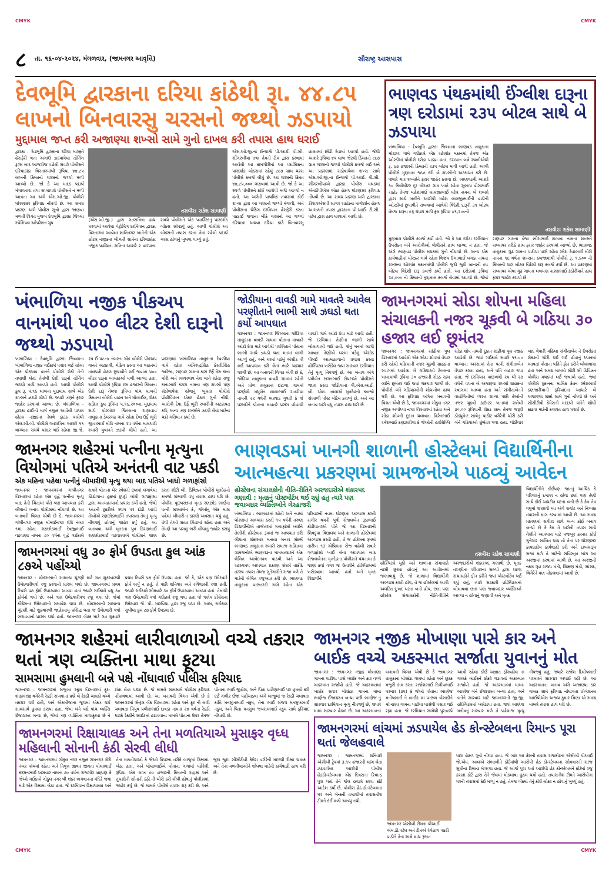CMYK CMYK
૮ તા. ૧૬-૦૪-૨૦૨૪, મંગળવાર, (જામનગર આવૃત્તિ) સૌરાષ્ટ્ર આસપાસ
દેવભૂમિ દ્વારકાના દરિયા કાંઠેથી રૂા. ૪૪.૮૫ લાખનો બિનવારસુ ચરસનો જથ્થો ઝડપાયો
મુદ્દામાલ જપ્ત કરી અજાણ્યા શખ્સો સામે ગુનો દાખલ કરી તપાસ હાથ ધરાઈ
દ્વારકા : દેવભૂમિ દ્વારકાના દરિયા મારફતે હેરાફેરી થતા અગાઉ ઝડપાયેલા તોતિંગ ડ્રગ્સ બાદ આજરોજ વહેલી સવારે પોલીસને દરિયાકાંઠા વિસ્તારમાંથી રૂપિયા ૪૪.૮૫ લાખની કિંમતનો ચરસનો જથ્થો મળી આવ્યો છે. જો કે આ માદક પદાર્થ મંગાવનારા તથા સપ્લાયરો પોલીસને ન મળી આવતા આ અંગે એસ.ઓ.જી. પોલીસે ધોરણસર ફરિયાદ નોંધવી છે. આ સમગ્ર પ્રકરણ અંગે પોલીસ સૂત્રો દ્વારા જાણવા મળતી વિગત મુજબ દેવભૂમિ દ્વારકા જિલ્લા સ્પેશિયલ ઓપરેશન ગ્રુપ
તસવીર: રાકેશ સામાણી
(એસ.ઓ.જી.) દ્વારા ગતરાત્રિના હાથ ધરવામાં આવેલા પેટ્રોલિંગ દરમિયાન દ્વારકા વિસ્તારમાં આવેલા શાંતિનગર ખાતેની એક હોટલ નજીકના બીચની સામેના દરિયાકાંઠા નજીક પહોંચતા રાત્રિના આશરે ૨ વાગ્યાના સમયે પોલીસને એક પ્લાસ્ટિકનું પારદર્શક બોક્સ સાંપડ્યું હતું. આથી પોલીસે આ બોક્સની તપાસ કરતા તેમાં રહેલો પદાર્થ ચરસ હોવાનું ખુલવા પામ્યું હતું.
એસ.ઓ.જી.ના ઈન્ચાર્જ પી.આઈ. પી.સી. સીંગરખીયા તથા તેમની ટીમ દ્વારા કરવામાં આવેલી આ કામગીરીમાં આ પ્લાસ્ટિકના પારદર્શક બોક્સમાં રહેલું ૮૯૭ ગ્રામ ચરસ પોલીસે કબજે લીધું છે. આ ચરસની કિંમત ૪૪,૮૫,૦૦૦ ગણવામાં આવી છે. જો કે આ સ્થળે પોલીસને કોઈ આરોપી મળી આવ્યો ન હતો. આ અંગેની પ્રાથમિક તપાસમાં કોઈ શખ્સ દ્વારા આ ચરસનો જથ્થો મંગાવી, અને પોલીસના ચેકિંગ દરમિયાન હેરાફેરી કરતા પકડાઈ જવાના બીકે ચરસનો આ જથ્થો દરિયામાં અથવા દરિયા કાંઠે બિનવારસુ હાલતમાં છોડી દેવામાં આવ્યો હતો. જેથી આશરે રૂપિયા ૪૫ લાખ જેટલી કિંમતનો ૮૯૭ ગ્રામ ચરસનો જથ્થો પોલીસે કબજે લઈ અને આ પ્રકરણમાં સંડોવાયેલા શખ્સ સામે એસ.ઓ.જી.ના ઈન્ચાર્જ પી.આઈ. પી.સી. સીંગરખીયાએ દ્વારકા પોલીસ મથકમાં એનડીપીએસ એક્ટ હેઠળ ધોરણસર ફરિયાદ નોંધવી છે. આ સમગ્ર પ્રકરણ અંગે દ્વારકાના ડીવાયએસપી સાગર રાઠોડના માર્ગદર્શન હેઠળ આગળની તપાસ દ્વારકાના પી.આઈ. ટી.સી. પટેલ દ્વારા હાથ ધરવામાં આવી છે.
ભાણવડ પંથકમાંથી ઈંગ્લીશ દારૂના ત્રણ દરોડામાં ૨૩૫ બોટલ સાથે બે ઝડપાયા
ખંભાળિયા : દેવભૂમિ દ્વારકા જિલ્લાના ભાણવડ તાલુકાના મોરઝર ગામે ગઈકાલે એક રહેણાંક મકાનમાં તેમજ એક ઓરડીમાં પોલીસે દરોડા પાડ્યા હતા. દરમ્યાન બન્ને સ્થળોએથી રૂ. ૯૭ હજારની કિંમતની ૨૩૫ બોટલ મળી આવી હતી. આથી પોલીસે મુદ્દામાલ જપ્ત કરી બે શખ્સોની અટકાયત કરી છે. જ્યારે ચાર શખ્સોને ફરાર જાહેર કરાયા છે. ભાણવડથી આશરે ૧૦ કિલોમીટર દૂર મોરઝર ગામ ખાતે રહેતા સુભાષ વીરાભાઈ રાઠોડ તેમજ મહેશભાઈ લાલજીભાઈ પટેલ નામના બે શખ્સો દ્વારા સાથે મળીને આરોપી મહેશ લાલજીભાઈની વાડીની ઓરડીમાં છુપાવીને રાખવામાં આવેલી વિદેશી દારૂની ૩૧ બોટલ તેમજ દારૂના ૯૬ ચપટા મળી કુલ રૂપિયા ૪૧,૨૦૦નો
તસવીર: રાકેશ સામાણી
મુદ્દામાલ પોલીસે કબજે કર્યો હતો. જો કે આ દરોડા દરમિયાન ઉપરોક્ત બંને આરોપીઓ પોલીસને હાથ લાગ્યા ન હતા. જે અંગે ભાણવડ પોલીસ મથકમાં ગુનો નોંધાયો છે. અન્ય એક કાર્યવાહીમાં મોરઝર ગામે રહેતા વિજય ઉગાભાઈ બગડા નામના શખ્સના રહેણાંક મકાનમાંથી પોલીસે જુદી જુદી બ્રાન્ડની ૯૫ બોટલ વિદેશી દારૂ કબજે કર્યો હતો. આ દરોડામાં રૂપિયા ૨૯,૦૦૦ ની કિંમતનો મુદ્દામાલ કબજે લેવામાં આવ્યો છે. જેમાં રાણપર ગામના વેજા ભોરાભાઈ શામળા નામના શખ્સને સપ્લાયર તરીકે હાલ ફરાર જાહેર કરવામાં આવ્યો છે. ભાણવડ તાલુકાના ગુઢ ગામના પાટીયા પાસે રહેતા રમેશ દેવાભાઈ મોરી નામના ૧૯ વર્ષના શખ્સના કબજામાંથી પોલીસે રૂ. ૧,૬૦૦ ની કિંમતની ચાર બોટલ વિદેશી દારૂ કબજે કર્યો છે. આ પ્રકરણમાં સપ્લાયર એવા ગુઢ ગામના લખમણ નારણભાઈ કંડોરીયાને હાલ ફરાર જાહેર કરાયો છે.
ખંભાળિયા નજીક પીકઅપ વાનમાંથી ૫૦૦ લીટર દેશી દારૂનો જથ્થો ઝડપાયો
ખંભાળિયા : દેવભૂમિ દ્વારકા જિલ્લાના ખંભાળિયા નજીક ગઈકાલે પસાર થઈ રહેલા એક પીકઅપ વાનને પોલીસે રોકી તેની તલાશી લેતાં તેમાંથી દેશી દારૂનો તોતિંગ જથ્થો મળી આવ્યો હતો. આથી પોલીસે કુલ રૂ. ૫.૧૬ લાખના મુદ્દામાલ સાથે એક શખ્સને ઝડપી લીધો છે. જ્યારે ત્રણને ફરાર જાહેર કરવામાં આવ્યા છે. ખંભાળિયા - દ્વારકા હાઈ-વે માર્ગ નજીક આવેલી પાયલ હોટલ નજીકના રેલવે ફાટક પાસેથી એલ.સી.બી. પોલીસે ગતરાત્રિના આશરે ૧૧ વાગ્યાના સમયે પસાર થઈ રહેલા જી.જે. ૨૫ ઈ ૫૮૮૪ નંબરના એક બોલેરો પીકઅપ વાનને અટકાવી, ચેકિંગ કરતા આ વાહનમાં તાલપત્રી હેઠળ છુપાવીને લઈ જવાતા ૫૦૦ લીટર દારૂના બાચકાઓ મળી આવ્યા હતા. આથી પોલીસે રૂપિયા દસ હજારની કિંમતના દેશી દારૂ તેમજ રૂપિયા પાંચ લાખની કિંમતના બોલેરો વાહન અને મોબાઈલ, રોકડ સહિત કુલ રૂપિયા ૫,૧૬,૨૦૦ના મુદ્દામાલ સાથે પોરબંદર જિલ્લાના રાણાવાવ તાલુકાના ડેલરગઢ ગામે રહેતા દેવા ઉર્ફે ભુરી જીવાભાઈ મોરી નામના ૨૫ વર્ષના માલધારી રબારી યુવાનને ઝડપી લીધો હતો. આ પ્રકરણમાં ખંભાળિયા તાલુકાના દેવળીયા ગામે રહેતા અનિરુદ્ધસિંહ કેસરીસિંહ જાડેજા, રાણપર ગામના કારા ઉર્ફે મેરુ કાના મોરી અને ભાવરવાવ નેશ ખાતે રહેતા રાજુ કાનાભાઈ કટારા નામના ત્રણ શખ્સો પણ સંડોવાયેલા હોવાનું ખુલતા પોલીસે પ્રોહીબિશન એક્ટ હેઠળ ગુનો નોંધી, આરોપી દેવા ઉર્ફે ભુરી રબારીની અટકાયત કરી, અન્ય ત્રણ શખ્સોને ઝડપી લેવા માટેના ચક્રો ગતિમાન કર્યા છે.
જોડીયાના વાવડી ગામે માવતરે આવેલ પરણીતાને ભાભી સાથે ઝઘડો થતા કર્યો આપઘાત
જામનગર : જામનગર જિલ્લાના જોડિયા તાલુકાના વાવડી ગામમાં પોતાના માવતરે આંટો દેવા માટે આવેલી પરણિતાને પોતાના ભાભી સાથે ઝઘડો થતાં મનમાં લાગી આવ્યું હતું, અને ઘરમાં પડેલું એસીડ પી લઈ આપઘાત કરી લેતાં ભારે ચકચાર જાગી છે. આ બનાવની વિગત એવી છે કે, જોડિયા તાલુકાના વાવડી ગામમાં રહેતી અને પ્રોળ તાલુકાના ઇટાળા ગામમાં પરણેલી મધુબેન લાલાભાઈ રાતડીયા નામની ૨૨ વર્ષની ભરવાડ યુવતી કે જે પરમદીને પોતાના માવતરે પ્રસંગ હોવાથી વાવડી ગામે આંટો દેવા માટે આવી હતી. જે દરમિયાન તેણીના ભાભી સાથે બોલાચાલી થઈ હતી. જેનું મનમાં લાગી આવતાં તેણીએ ઘરમાં પડેલું એસીડ પીલઈ આત્મહત્યાનો પ્રયાસ કરતા હોસ્પિટલ ખસેડેલ જ્યાં સારવાર દરમિયાન તેનું મૃત્યુ નિપજ્યું છે. આ બનાવ અંગે પમીબેન છગનભાઈ ટોયટાએ પોલીસને જાણ કરતા જોડીયાના પી.એસ.આઈ. બી. એલ. ઝાલાએ મૃતદેહનો કબજો સંભાળી પોસ્ટ મોર્ટમ કરાવ્યું છે, અને આ બનાવ અંગે વધુ તપાસ હાથ ધરી છે.
જામનગરમાં સોડા શોપના મહિલા સંચાલકની નજર ચૂકવી બે ગઠિયા ૩૦ હજાર લઈ છૂમંતર
જામનગર : જામનગરમાં સાંઢીયા પુલ વિસ્તારમાં આવેલી એક સોડા શોપમાં વેપાર કરી રહેલી મહિલાની નજર ચૂકવી ગ્રાહકના સ્વાંગમાં આવેલા બે ગઠિયાઓ ટેબલના ખાનામાંથી રૂપિયા ૩૦ હજારની રોકડ રકમ લઈને છૂમંતર થઈ જતાં ચકચાર જાગી છે. પોલીસે બંને ગઠિયાઓની શોધખોળ હાથ ધરી છે. આ ફરિયાદ અંગેના બનાવની વિગત એવી છે કે, જામનગરમાં ગોકુલ નગર નજીક અયોધ્યા નગર વિસ્તારમાં રહેતા અને સોડા શોપની દુકાન ચલાવતા હિરેનભાઈ રમેશભાઈ કણઝારીયા કે જેઓની હરસિધ્ધિ સોડા શોપ નામની દુકાન સાંઢીયા પૂલ નજીક આવેલી છે. જ્યાં ગઈકાલે સવારે ૧૧.૦૦ વાગ્યાના અરસામાં તેના પત્ની સંગીતાબેન વેપાર કરતા હતા, અને પતિ બહાર ગયા હતા. જે દરમિયાન પાછળથી ૨૫ થી ૨૭ વર્ષની વયના બે અજાણ્યા શખ્સો ગ્રાહકના સ્વાંગમાં આવ્યા હતા અને સંગીતાબેનને વાતોચિતોમાં વ્યસ્ત રાખ્યા પછી તેઓની નજર ચૂકવી કાઉન્ટર ખાનામાં રાખેલી ૩૦,૦૦ રૂપિયાની રોકડ રકમ તેમજ જરૂરી ડોક્યુમેન્ટ સાથેનું પાકીટ વગેરેની ચોરી કરી બંને ગઠિયાઓ છુંમંતર થયા હતા. થોડીવાર બાદ વેપારી મહિલા સંગીતાબેન ને ઉપરોક્ત રોકડની ચોરી થઈ ગઈ હોવાનું ધ્યાનમાં આવતાં પોતાના પતિને ફોન કરીને બોલાવાયા હતા અને સમગ્ર મામલો સીટી સી ડિવિઝન પોલીસ મથકમાં લઈ જવાયો હતો. જ્યાં પોલીસે દુકાનના માલિક કેતન રમેશભાઈ કણજારીયાની ફરિયાદના આધારે બે અજાણ્યા સક્ષો સામે ગુનો નોંધ્યો છે અને સીસીટીવી કેમેરાની મદદથી બંનેને શોધી કાઢવા માટેની કવાયત હાથ ધરાઈ છે.
જામનગર શહેરમાં પત્નીના મૃત્યુના વિયોગમાં પતિએ અનંતની વાટ પકડી
એક મહિના પહેલા પત્નીનું બીમારીથી મૃત્યુ થયા બાદ પતિએ ખાધો ગળાફાંસો
જામનગર : જામનગરમાં ગાંધીનગર વિસ્તારમાં રહેતા એક વૃદ્ધે પત્નીના મૃત્યુ બાદ તેની ચિંતામાં પોતે પણ આપઘાત કરી લીધાનો બનાવ પોલીસમાં નોંધાયો છે. આ બનાવની વિગત એવી છે કે, જામનગરમાં ગાંધીનગર નજીક મોમાઈનગર શેરી નંબર ૧માં રહેતા રણછોડભાઈ દેવજીભાઈ વઢવાણા નામના ૮૦ વર્ષના વૃદ્ધે ગઈકાલે સવારે પોતાના ઘેર રવેશની છતમાં લગાવેલા હિંડોળાના હુકમાં દુપટ્ટો બાંધી ગળાફાંસા દ્વારા આત્મહત્યાનો પ્રયાસ કર્યો હતો. જેથી ૧૦૮ની ટુકડીએ સ્થળ પર દોડી આવી તેઓએ રણછોડભાઈને તપાસતા તેમનું મૃત્યુ નીપજ્યું હોવાનું જાહેર કર્યું હતું. આ બનાવવા અંગે મૃતકના પુત્ર કિરણભાઈ રણછોડભાઈ વઢવાણાએ પોલીસને જાણ કરતાં સીટી બી. ડિવિઝન પોલીસે મૃતદેહનો કબજો સંભાળી વધુ તપાસ હાથ ધરી છે. પોલીસ પૂછપરછમાં મૃતક રણછોડ ભાઈના પત્ની સરલાબેન કે, જેઓનું એક માસ પહેલાં બીમારીના કારણે અવસાન થયું હતું. તેથી તેઓ સતત ચિંતામાં રહેતા હતા અને તેમણે આ પગલું ભરી લીધાનું જાહેર કરાયું છે.
જામનગરમાં વધુ ૩૦ ફોર્મ ઉપડતા કુલ આંક ૮૭એ પહોંચ્યો
જામનગર : લોકસભાની સામાન્ય ચૂંટણી માટે ગત શુકરવારથી ઉમેદવારીપત્રો રજુ કરવાનો પ્રારંભ થયો છે. જામનગરમાં પ્રથમ દિવસે ૫૭ ફોર્મ ઉપાડવામાં આવ્યા હતાં જ્યારે ગઈકાલે વધુ ૩૦ ફોર્મનો થયો છે. અને ત્રણ ઉમેદવારીપત્ર રજૂ થયા છે. જેમાં કોંગ્રેસના ઉમેદવારનો સમાવેશ થાય છે. લોકસભાની સામાન્ય ચૂંટણી માટે શુક્રવારથી જાહેરનામુ પ્રસિદ્ધ થતા જ ઉમેદવારી પત્રો ભરાવવાનો પ્રારંભ થયો હતો. જામનગર બેઠક માટે ગત શુક્રવારે પ્રથમ દિવસે ૫૭ ફોર્મ ઉપડ્યા હતાં. જો કે, એક પણ ઉમેદવારે ફોર્મ ભર્યું ન હતું. તે પછી શનિવાર અને રવિવારની રજા હતી. જ્યારે ગઈકાલે સોમવારે ૩૦ ફોર્મ ઉપાડવામાં આવ્યા હતાં. તેમાંથી ત્રણ ઉમેદવારી પત્રો ગઈકાલે રજૂ થયા હતા જે ત્રણેય કોંગ્રેસના ઉમેદવાર જે. પી. મારવિયા દ્વારા રજુ થયા છે. આમ, ગઈકાલ સુધીમા કુલ ૮૭ ફોર્મ ઉપડ્યા છે.
ભાણવડમાં ખાનગી શાળાની હોસ્ટેલમાં વિદ્યાર્થિનીના આત્મહત્યા પ્રકરણમાં ગ્રામજનોએ પાઠવ્યું આવેદન
હોસ્ટેલના સંચાલકોની નીતિ-રીતિને અરજદારોએ શંકાસ્પદ ગણાવી : મૃતકનું પોસ્ટમોર્ટમ થઈ રહ્યું હતુ ત્યારે પણ જવાબદાર વ્યક્તિઓને ગેરહાજરી
ખંભાળિયા : ભાણવડમાં રહેતી અને નવમાં ધોરણમાં અભ્યાસ કરતી ૧૫ વર્ષની તરુણ વિદ્યાર્થીનીએ તાજેતરમાં ગળાફાંસો ખાઈને તેણીની હોસ્ટેલના રૂમમાં જ આપઘાત કરી લીધાના શંકાસ્પદ મનાતા બનાવ સંદર્ભે ભાણવડ તાલુકાના રબારી સમાજ સહિતના ગ્રામજનોએ ભાણવડના મામલતદારને એક લેખિત આવેદનપત્ર પાઠવી અને આ રહસ્યમય આપઘાત પ્રકરણ સંદર્ભે તાકીદે તટસ્થ તપાસ તેમજ ગુનેગારોને સજા મળે તે માટેની લેખિત રજૂઆત કરી છે. ભાણવડ તાલુકાના પાછતરડી ગામે રહેતા એક પરિવારની નવમાં ધોરણમાં અભ્યાસ કરતી સગીર વયની પુત્રી સેજલબેન રૂડાભાઈ કોડીયાતરએ પોતે જે આ વિસ્તારની શિવકૃપા વિદ્યાલય અને શાળાની હોસ્ટેલમાં અભ્યાસ કરતી હતી, તે જ હોટેલના રૂમમાં તારીખ ૧૩ એપ્રિલના રોજ વહેલી સવારે ગળાફાંસો ખાઈ લેતા આપઘાત બાદ સેજલબેનના મૃતદેહના પોલીસને પંચનામા કે જાણ કર્યા વગર જ ઉતારીને હોસ્પિટલમાં ખસેડવામાં આવ્યો હતો અને મૃતક વિદ્યાર્થીને
તસવીર: રાકેશ સામાણી
હોસ્પિટલે મૂકી અને શાળાના સંચાલકો નાસી છૂટ્યા હોવાનું આ આવેદનમાં જણાવાયું છે. જે શાળામાં વિદ્યાર્થીની અભ્યાસ કરતી હોય, તે જ હોસ્ટેલમાં આવી અઘટિત દુઃખદ ઘટના બની હોય, છતાં પણ હોસ્ટેલ સંચાલકોની નીતિ-રીતિને અરજદારોએ શંકાસ્પદ ગણાવી છે. મૃતક તરુણીના પરિવારના સભ્યો દ્વારા શાળા સંચાલકોને ફોન કરીને જ્યાં પોસ્ટમોર્ટમ થઈ રહ્યું હતું, ત્યારે સરકારી હોસ્પિટલમાં બોલાવવા છતાં પણ જવાબદાર વ્યક્તિઓ આવ્યા ન હોવાનું જણાવી અને મૃતક
વિદ્યાર્થીનીને કોઈપણ જાતનું આર્થિક કે પરિવારનું દબાણ ન હોવા છતાં પણ તેણી સાથે કોઈ અઘટીત ઘટના બની છે કે કેમ તેમ વધુમાં જણાવી આ અંગે સચોટ અને નિષ્પક્ષ તપાસની માંગ કરવામાં આવી છે. આ સમગ્ર પ્રકરણમાં સગીરા સાથે અન્ય કોઈ બનાવ બન્યો છે કે કેમ તે અંગેની તપાસ સાથે તેણીને આપઘાત માટે મજબૂર કરનાર કોઈ ગુનેગાર સાબિત થાય તો તેના પર ધોરણસર કાયદાકીય કાર્યવાહી કરી અને દાખલારૂપ સજા મળે તે માટેની સવિસ્તૃત માંગ આ અરજીમાં કરવામાં આવી છે. આ અરજીની નકલ ગૃહ રાજ્ય મંત્રી, શિક્ષણ મંત્રી, સાંસદ, વિગેરેને પણ મોકલવામાં આવી છે.
જામનગર શહેરમાં લારીવાળાઓ વચ્ચે તકરાર થતાં ત્રણ વ્યક્તિના માથા ફૂટયા
સામસામા હુમલાની બન્ને પક્ષે નોંધાવાઈ પોલીસ ફરિયાદ
જામનગર : જામનગરમાં સજુબા સ્કૂલ વિસ્તારમાં ફ્રૂટ- શાકભાજી વગેરેની રેકડી રાખવાના પ્રશ્ને બે રેકડી ચાલકો વચ્ચે તકરાર થઈ હતી, અને એકબીજાના જૂથમાં એકત્ર થઈ સામસામે હુમલા કરાયા હતા, જેમાં બંને પક્ષે પાંચ વ્યક્તિ ઈજાગ્રસ્ત બન્યા છે, જેમાં ત્રણ વ્યક્તિના માથાફૂટ્યા છે ને ટાંકા લેવા પડ્યા છે. જે મામલે સામસામે પોલીસ ફરિયાદ નોંધાવવામાં આવી છે. આ બનાવની વિગત એવી છે કે જામનગરમાં સેન્ટ્રલ બેંક વિસ્તારમાં રહેતા અને ફ્રૂટ ની લારી ચલાવતા પિયુષ પ્રવીણભાઈ દાવડા નામના ૨૪ વર્ષના રેકડી ધારકે રેકડીને સાઈડમાં હટાવવાના મામલે પોતાના ઉપર તેમજ પોતાના ભાઈ જીજ્ઞેશ, અને પિતા પ્રવીણભાઈ પર હુમલો કરી દઈ ગંભીર ઈજા પહોંચાડવા અંગે બાજુમાં જ રેકડી ચલાવતા કાંતિ મનસુખભાઈ નકુમ, તેના ભાઈ સંજય મનસુખભાઈ નકુમ, અને પિતા મનસુખ જયરામભાઈ નકુમ સામે ફરિયાદ નોંધાવી છે.
જામનગરમાં રિક્ષાચાલક અને તેના મળતિયાએ મુસાફર વૃધ્ધ મહિલાની સોનાની કંઠી સેરવી લીધી
જામનગર : જામનગરમાં ગોકુલ નગર નજીક રામનગર શેરી નંબર પાંચમાં રહેતા અને નિવૃત્ત જીવન જીવતા પોલાભાઈ કરસનભાઈ અસવાર નામના ૭૦ વર્ષના રાજગોર બ્રાહ્મણ કે જેઓ ગઈકાલે ગોકુલ નગર થી શંકર ભગવાનના મંદિરે જવા માટે એક રિક્ષામાં બેઠા હતા. જે દરમિયાન રિક્ષાચાલક અને તેના મળતીયાઓ કે જેઓ પિયરના તરીકે બાજુમાં રિક્ષામાં બેઠા હતા, અને પોલાભાઈએ પોતાના ગળામાં પહેરેલી રૂપિયા એક લાખ ૯૦ હજારની કિંમતની રુદ્રાક્ષ અને તુલસીની સોનાની કંઠી ની ચોરી કરી લીધી હોવાનું પોલીસમાં જાહેર કર્યું છે. જે મામલે પોલીસે તપાસ શરૂ કરી છે. અને જુદા જુદા સીસીટીવી કેમેરા વગેરેની મદદથી રીક્ષા ચાલક અને તેના મળતીયાઓને શોધવા માટેની કાર્યવાહી હાથ ધરી છે.
જામનગર નજીક મોખાણા પાસે કાર અને બાઈક વચ્ચે અકસ્માત સર્જાતા યુવાનનું મોત
જામનગર : જામનગર નજીક મોખાણા ગામના પાટીયા પાસે બાઈક અને કાર વચ્ચે અકસ્માત સર્જાયો હતો. જે અકસ્માતમાં બાઈક સવાર મોરકંડા ગામના મામા ભાણેજ ઈજાગ્રસ્ત બન્યા પછી ભાણેજ નું સારવાર દરમિયાન મૃત્યુ નીપજ્યું છે, જ્યારે મામા સારવાર હેઠળ છે. આ અકસ્માતના બનાવની વિગત એવી છે કે જામનગર તાલુકાના મોરકંડા ગામમાં રહેતા અને છૂટક મજૂરી કામ કરતા રાજેશભાઈ દિલીપભાઈ પરમાર (૩૫) કે જેઓ પોતાના ભાણેજ મનીષભાઈ ને બાઈક માં પાછળ બેસાડીને મોખાણા ગામના પાટીયા પાસેથી પસાર થઈ રહ્યા હતા. જે દરમિયાન સામેથી પુરઝડપે આવી રહેલા કોઈ અજ્ઞાત ફોરવ્હીલ ના ચાલકે બાઈકને ઠોકરે ચડાવતાં અકસ્માત સર્જાયો હતો. જે અકસ્માતમાં મામા-ભાણેજ બંને ઈજાગ્રસ્ત બન્યા હતા, અને બંનેને સારવાર માટે જામનગરની જી.જી. હોસ્પિટલમાં ખસેડાયા હતા. જ્યાં ભાણેજ મનીષનું સારવાર મળે તે પહેલાંજ મૃત્યુ નીપજ્યું હતું, જ્યારે રાજેશ દિલીપભાઈ પરમારને સારવાર અપાઈ રહી છે. આ અકસ્માતના બનાવ અંગે અજાણ્યા કાર ચાલક સામે ફરિયાદ નોંધાવતા પ્રોબેશનલ આઈપીએસ અજય કુમાર મિણા એ સમગ્ર મામલે તપાસ હાથ ધરી છે.
જામનગરમાં લાંચમાં ઝડપાયેલ હેડ કોન્સ્ટેબલના રિમાન્ડ પૂરા થતાં જેલહવાલે
જામનગર : જામનગરમાં શનિવારે એસીબી ટ્રેપમાં ૩.૧૫ હજારની લાંચ લેતા ઝડપાયેલા આરોપી પોલીસ હેડકોન્સ્ટેબલના એક દિવસના રિમાન્ડ પુરા થતાં તેને જેલ હવાલે કરવા કોર્ટે આદેશ કર્યો છે. પોલીસ હેડ કોન્સ્ટેબલના ઘર અને બેન્કની તલાશીમાં તપાસનીશ ટીમને કંઈ મળી આવ્યું નથી.
જામનગર એસીબી ટીમના પીઆઈ એમ.ડી.પટેલ અને ટીમએ રંગેહાથ પકડી પાડીને તેના સામે લાંચ રૂશ્વત
ધારા હેઠળ ગુનો નોંધ્યા હતા. જે બાદ આ કેસની તપાસ રાજકોટના એસીબી પીઆઈ જે.એમ. આલએ સંભાળીને કોર્ટમાંથી આરોપી હેડ કોન્સ્ટેબલના સોમવારની સાંજ સુધીના રિમાન્ડ મેળવ્યા હતા. જે આજે પુરા થતાં આરોપી હેડ કોન્સ્ટેબલને કોર્ટમાં રજુ કરાતા કોર્ટ દ્વારા તેને જેલમાં મોકલાવા હુકમ થયો હતો. તપાસનીશ ટીમને આરોપીના ઘરની તપાસમાં કંઈ મળ્યું ન હતું. તેમજ બેંકમાં તેનું કોઈ લોકર ન હોવાનું ખુલ્યું હતું.
CMYK CMYK